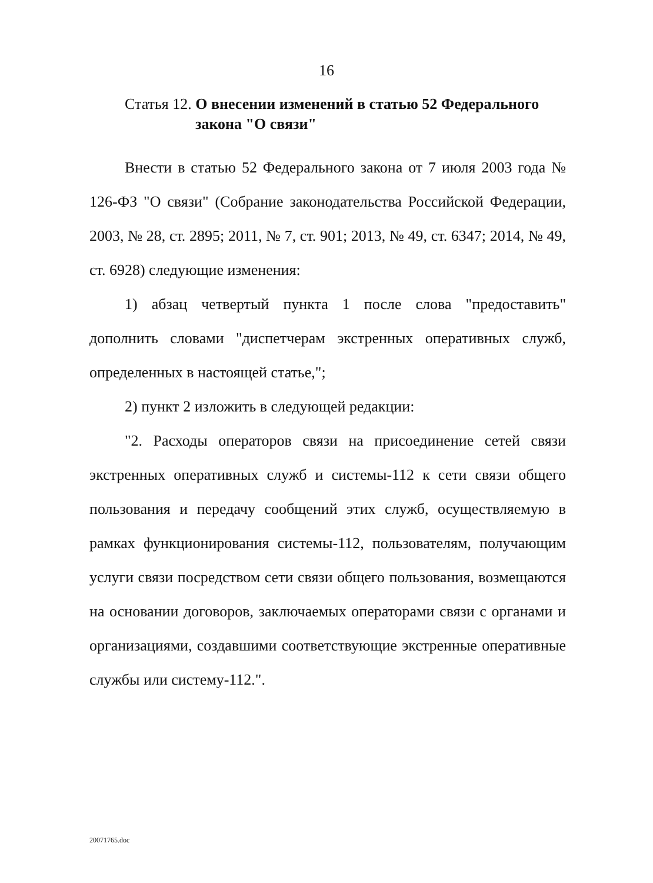16
Статья 12. О внесении изменений в статью 52 Федерального
закона "О связи"
Внести в статью 52 Федерального закона от 7 июля 2003 года № 126-ФЗ "О связи" (Собрание законодательства Российской Федерации, 2003, № 28, ст. 2895; 2011, № 7, ст. 901; 2013, № 49, ст. 6347; 2014, № 49, ст. 6928) следующие изменения:
1) абзац четвертый пункта 1 после слова "предоставить" дополнить словами "диспетчерам экстренных оперативных служб, определенных в настоящей статье,";
2) пункт 2 изложить в следующей редакции:
"2. Расходы операторов связи на присоединение сетей связи экстренных оперативных служб и системы-112 к сети связи общего пользования и передачу сообщений этих служб, осуществляемую в рамках функционирования системы-112, пользователям, получающим услуги связи посредством сети связи общего пользования, возмещаются на основании договоров, заключаемых операторами связи с органами и организациями, создавшими соответствующие экстренные оперативные службы или систему-112.".
20071765.doc